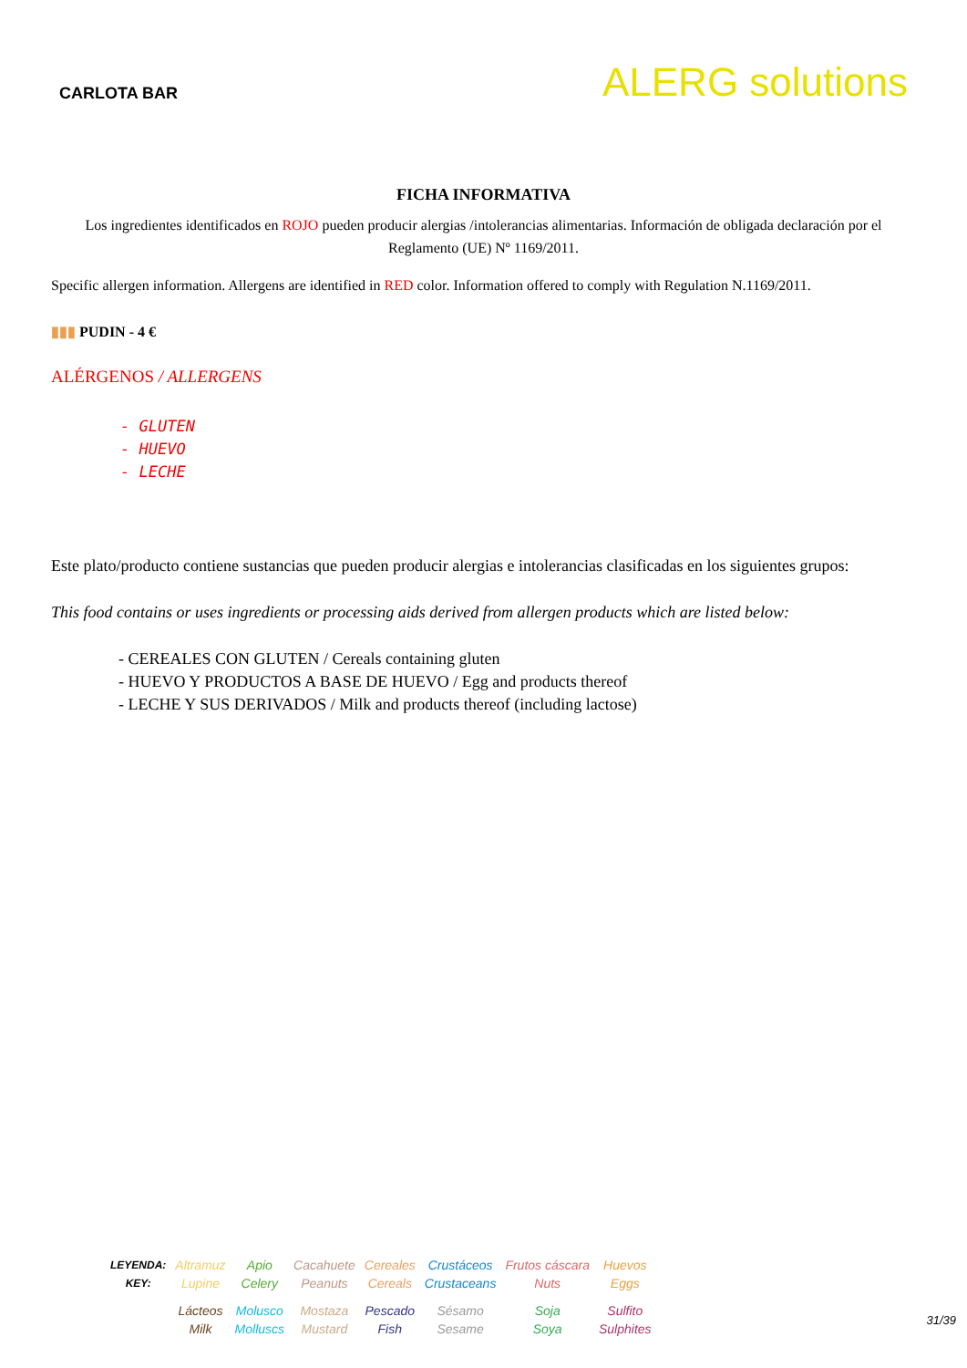CARLOTA BAR
ALERG solutions
FICHA INFORMATIVA
Los ingredientes identificados en ROJO pueden producir alergias /intolerancias alimentarias. Información de obligada declaración por el Reglamento (UE) Nº 1169/2011.
Specific allergen information. Allergens are identified in RED color. Information offered to comply with Regulation N.1169/2011.
▮▮▮ PUDIN - 4 €
ALÉRGENOS / ALLERGENS
- GLUTEN
- HUEVO
- LECHE
Este plato/producto contiene sustancias que pueden producir alergias e intolerancias clasificadas en los siguientes grupos:
This food contains or uses ingredients or processing aids derived from allergen products which are listed below:
- CEREALES CON GLUTEN / Cereals containing gluten
- HUEVO Y PRODUCTOS A BASE DE HUEVO / Egg and products thereof
- LECHE Y SUS DERIVADOS / Milk and products thereof (including lactose)
| LEYENDA: KEY: | Altramuz Lupine | Apio Celery | Cacahuete Peanuts | Cereales Cereals | Crustáceos Crustaceans | Frutos cáscara Nuts | Huevos Eggs |
| | Lácteos Milk | Molusco Molluscs | Mostaza Mustard | Pescado Fish | Sésamo Sesame | Soja Soya | Sulfito Sulphites |
31/39